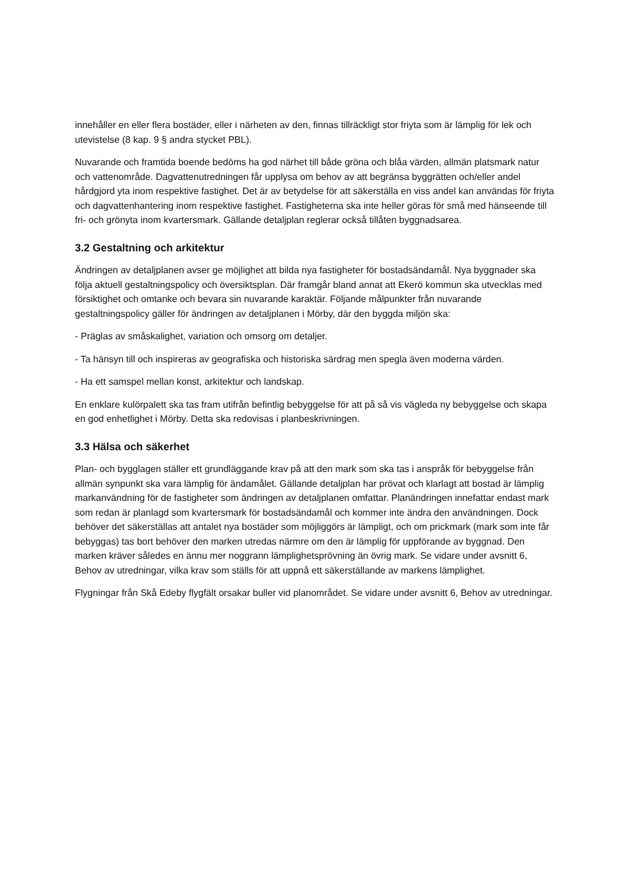innehåller en eller flera bostäder, eller i närheten av den, finnas tillräckligt stor friyta som är lämplig för lek och utevistelse (8 kap. 9 § andra stycket PBL).
Nuvarande och framtida boende bedöms ha god närhet till både gröna och blåa värden, allmän platsmark natur och vattenområde. Dagvattenutredningen får upplysa om behov av att begränsa byggrätten och/eller andel hårdgjord yta inom respektive fastighet. Det är av betydelse för att säkerställa en viss andel kan användas för friyta och dagvattenhantering inom respektive fastighet. Fastigheterna ska inte heller göras för små med hänseende till fri- och grönyta inom kvartersmark. Gällande detaljplan reglerar också tillåten byggnadsarea.
3.2 Gestaltning och arkitektur
Ändringen av detaljplanen avser ge möjlighet att bilda nya fastigheter för bostadsändamål. Nya byggnader ska följa aktuell gestaltningspolicy och översiktsplan. Där framgår bland annat att Ekerö kommun ska utvecklas med försiktighet och omtanke och bevara sin nuvarande karaktär. Följande målpunkter från nuvarande gestaltningspolicy gäller för ändringen av detaljplanen i Mörby, där den byggda miljön ska:
- Präglas av småskalighet, variation och omsorg om detaljer.
- Ta hänsyn till och inspireras av geografiska och historiska särdrag men spegla även moderna värden.
- Ha ett samspel mellan konst, arkitektur och landskap.
En enklare kulörpalett ska tas fram utifrån befintlig bebyggelse för att på så vis vägleda ny bebyggelse och skapa en god enhetlighet i Mörby. Detta ska redovisas i planbeskrivningen.
3.3 Hälsa och säkerhet
Plan- och bygglagen ställer ett grundläggande krav på att den mark som ska tas i anspråk för bebyggelse från allmän synpunkt ska vara lämplig för ändamålet. Gällande detaljplan har prövat och klarlagt att bostad är lämplig markanvändning för de fastigheter som ändringen av detaljplanen omfattar. Planändringen innefattar endast mark som redan är planlagd som kvartersmark för bostadsändamål och kommer inte ändra den användningen. Dock behöver det säkerställas att antalet nya bostäder som möjliggörs är lämpligt, och om prickmark (mark som inte får bebyggas) tas bort behöver den marken utredas närmre om den är lämplig för uppförande av byggnad. Den marken kräver således en ännu mer noggrann lämplighetsprövning än övrig mark. Se vidare under avsnitt 6, Behov av utredningar, vilka krav som ställs för att uppnå ett säkerställande av markens lämplighet.
Flygningar från Skå Edeby flygfält orsakar buller vid planområdet. Se vidare under avsnitt 6, Behov av utredningar.